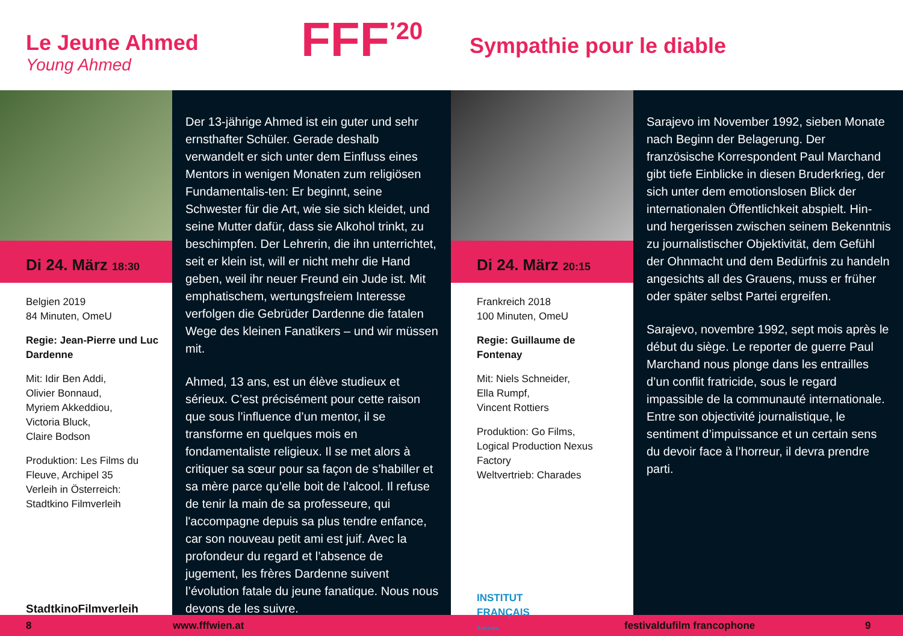Le Jeune Ahmed
Young Ahmed
FFF<sup>’20</sup>
Sympathie pour le diable
Di 24. März 18:30
Belgien 2019
84 Minuten, OmeU
Regie: Jean-Pierre und Luc Dardenne
Mit: Idir Ben Addi,
Olivier Bonnaud,
Myriem Akkeddiou,
Victoria Bluck,
Claire Bodson
Produktion: Les Films du Fleuve, Archipel 35
Verleih in Österreich: Stadtkino Filmverleih
StadtkinoFilmverleih
Der 13-jährige Ahmed ist ein guter und sehr ernsthafter Schüler. Gerade deshalb verwandelt er sich unter dem Einfluss eines Mentors in wenigen Monaten zum religiösen Fundamentalis-ten: Er beginnt, seine Schwester für die Art, wie sie sich kleidet, und seine Mutter dafür, dass sie Alkohol trinkt, zu beschimpfen. Der Lehrerin, die ihn unterrichtet, seit er klein ist, will er nicht mehr die Hand geben, weil ihr neuer Freund ein Jude ist. Mit emphatischem, wertungsfreiem Interesse verfolgen die Gebrüder Dardenne die fatalen Wege des kleinen Fanatikers – und wir müssen mit.
Ahmed, 13 ans, est un élève studieux et sérieux. C’est précisément pour cette raison que sous l’influence d’un mentor, il se transforme en quelques mois en fondamentaliste religieux. Il se met alors à critiquer sa sœur pour sa façon de s’habiller et sa mère parce qu’elle boit de l’alcool. Il refuse de tenir la main de sa professeure, qui l'accompagne depuis sa plus tendre enfance, car son nouveau petit ami est juif. Avec la profondeur du regard et l’absence de jugement, les frères Dardenne suivent l’évolution fatale du jeune fanatique. Nous nous devons de les suivre.
Di 24. März 20:15
Frankreich 2018
100 Minuten, OmeU
Regie: Guillaume de Fontenay
Mit: Niels Schneider,
Ella Rumpf,
Vincent Rottiers
Produktion: Go Films,
Logical Production Nexus Factory
Weltvertrieb: Charades
INSTITUT
FRANÇAIS
Autriche
Sarajevo im November 1992, sieben Monate nach Beginn der Belagerung. Der französische Korrespondent Paul Marchand gibt tiefe Einblicke in diesen Bruderkrieg, der sich unter dem emotionslosen Blick der internationalen Öffentlichkeit abspielt. Hin- und hergerissen zwischen seinem Bekenntnis zu journalistischer Objektivität, dem Gefühl der Ohnmacht und dem Bedürfnis zu handeln angesichts all des Grauens, muss er früher oder später selbst Partei ergreifen.
Sarajevo, novembre 1992, sept mois après le début du siège. Le reporter de guerre Paul Marchand nous plonge dans les entrailles d’un conflit fratricide, sous le regard impassible de la communauté internationale. Entre son objectivité journalistique, le sentiment d’impuissance et un certain sens du devoir face à l’horreur, il devra prendre parti.
8 www.fffwien.at festivaldufilm francophone 9